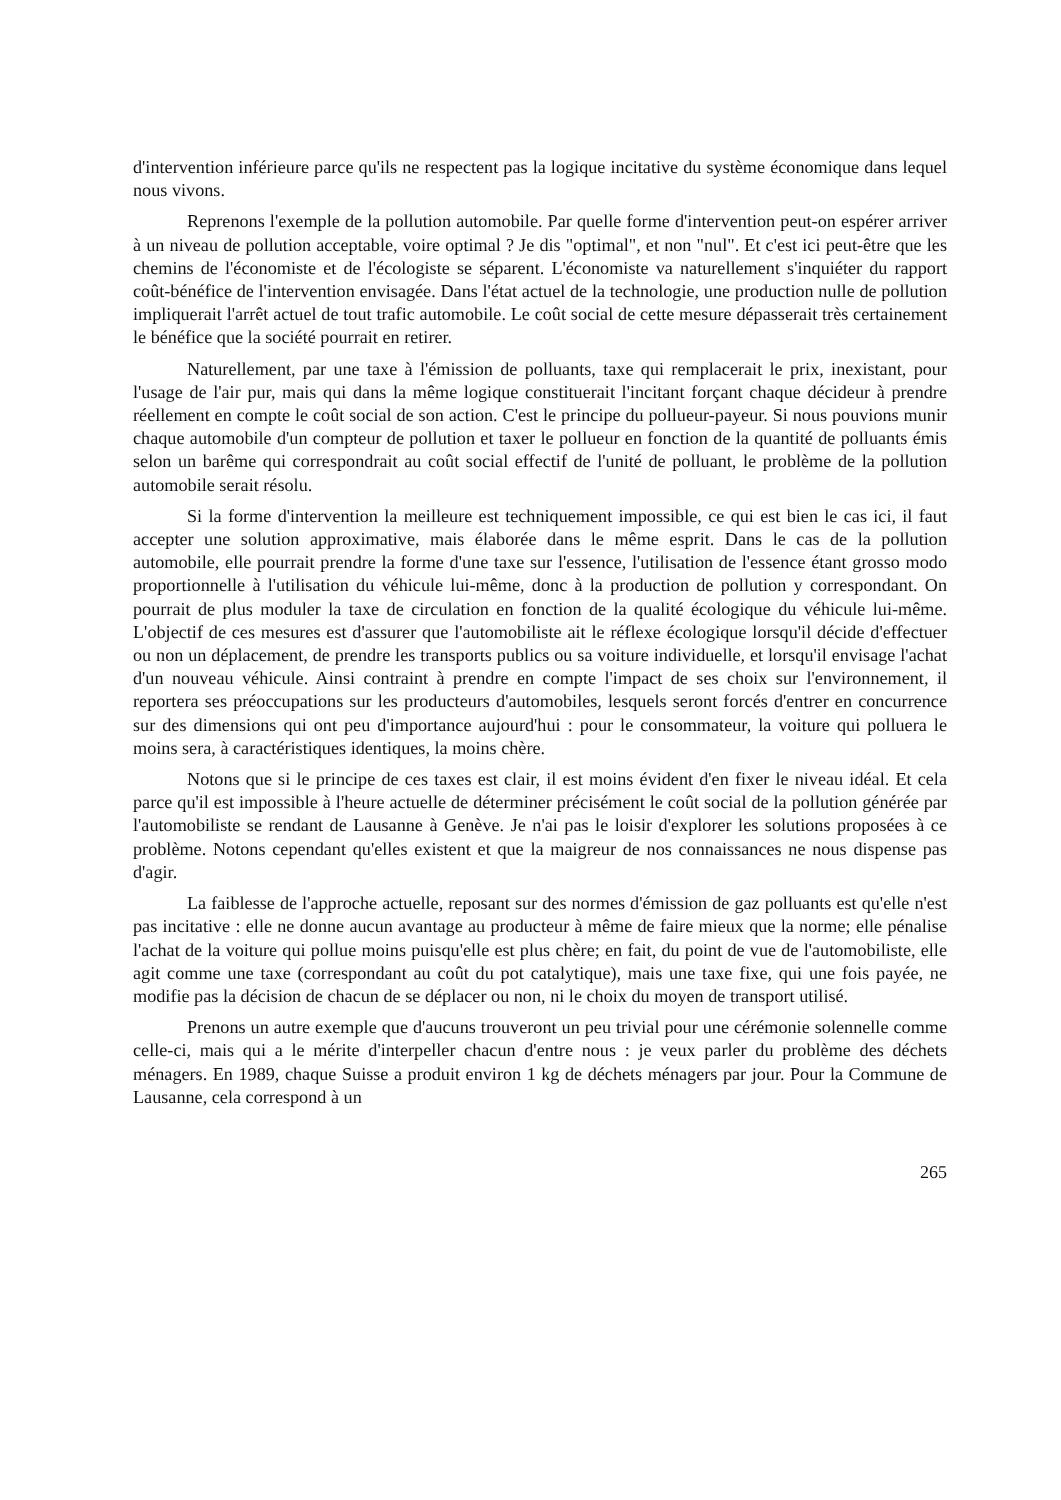d'intervention inférieure parce qu'ils ne respectent pas la logique incitative du système économique dans lequel nous vivons.
Reprenons l'exemple de la pollution automobile. Par quelle forme d'intervention peut-on espérer arriver à un niveau de pollution acceptable, voire optimal ? Je dis "optimal", et non "nul". Et c'est ici peut-être que les chemins de l'économiste et de l'écologiste se séparent. L'économiste va naturellement s'inquiéter du rapport coût-bénéfice de l'intervention envisagée. Dans l'état actuel de la technologie, une production nulle de pollution impliquerait l'arrêt actuel de tout trafic automobile. Le coût social de cette mesure dépasserait très certainement le bénéfice que la société pourrait en retirer.
Naturellement, par une taxe à l'émission de polluants, taxe qui remplacerait le prix, inexistant, pour l'usage de l'air pur, mais qui dans la même logique constituerait l'incitant forçant chaque décideur à prendre réellement en compte le coût social de son action. C'est le principe du pollueur-payeur. Si nous pouvions munir chaque automobile d'un compteur de pollution et taxer le pollueur en fonction de la quantité de polluants émis selon un barême qui correspondrait au coût social effectif de l'unité de polluant, le problème de la pollution automobile serait résolu.
Si la forme d'intervention la meilleure est techniquement impossible, ce qui est bien le cas ici, il faut accepter une solution approximative, mais élaborée dans le même esprit. Dans le cas de la pollution automobile, elle pourrait prendre la forme d'une taxe sur l'essence, l'utilisation de l'essence étant grosso modo proportionnelle à l'utilisation du véhicule lui-même, donc à la production de pollution y correspondant. On pourrait de plus moduler la taxe de circulation en fonction de la qualité écologique du véhicule lui-même. L'objectif de ces mesures est d'assurer que l'automobiliste ait le réflexe écologique lorsqu'il décide d'effectuer ou non un déplacement, de prendre les transports publics ou sa voiture individuelle, et lorsqu'il envisage l'achat d'un nouveau véhicule. Ainsi contraint à prendre en compte l'impact de ses choix sur l'environnement, il reportera ses préoccupations sur les producteurs d'automobiles, lesquels seront forcés d'entrer en concurrence sur des dimensions qui ont peu d'importance aujourd'hui : pour le consommateur, la voiture qui polluera le moins sera, à caractéristiques identiques, la moins chère.
Notons que si le principe de ces taxes est clair, il est moins évident d'en fixer le niveau idéal. Et cela parce qu'il est impossible à l'heure actuelle de déterminer précisément le coût social de la pollution générée par l'automobiliste se rendant de Lausanne à Genève. Je n'ai pas le loisir d'explorer les solutions proposées à ce problème. Notons cependant qu'elles existent et que la maigreur de nos connaissances ne nous dispense pas d'agir.
La faiblesse de l'approche actuelle, reposant sur des normes d'émission de gaz polluants est qu'elle n'est pas incitative : elle ne donne aucun avantage au producteur à même de faire mieux que la norme; elle pénalise l'achat de la voiture qui pollue moins puisqu'elle est plus chère; en fait, du point de vue de l'automobiliste, elle agit comme une taxe (correspondant au coût du pot catalytique), mais une taxe fixe, qui une fois payée, ne modifie pas la décision de chacun de se déplacer ou non, ni le choix du moyen de transport utilisé.
Prenons un autre exemple que d'aucuns trouveront un peu trivial pour une cérémonie solennelle comme celle-ci, mais qui a le mérite d'interpeller chacun d'entre nous : je veux parler du problème des déchets ménagers. En 1989, chaque Suisse a produit environ 1 kg de déchets ménagers par jour. Pour la Commune de Lausanne, cela correspond à un
265